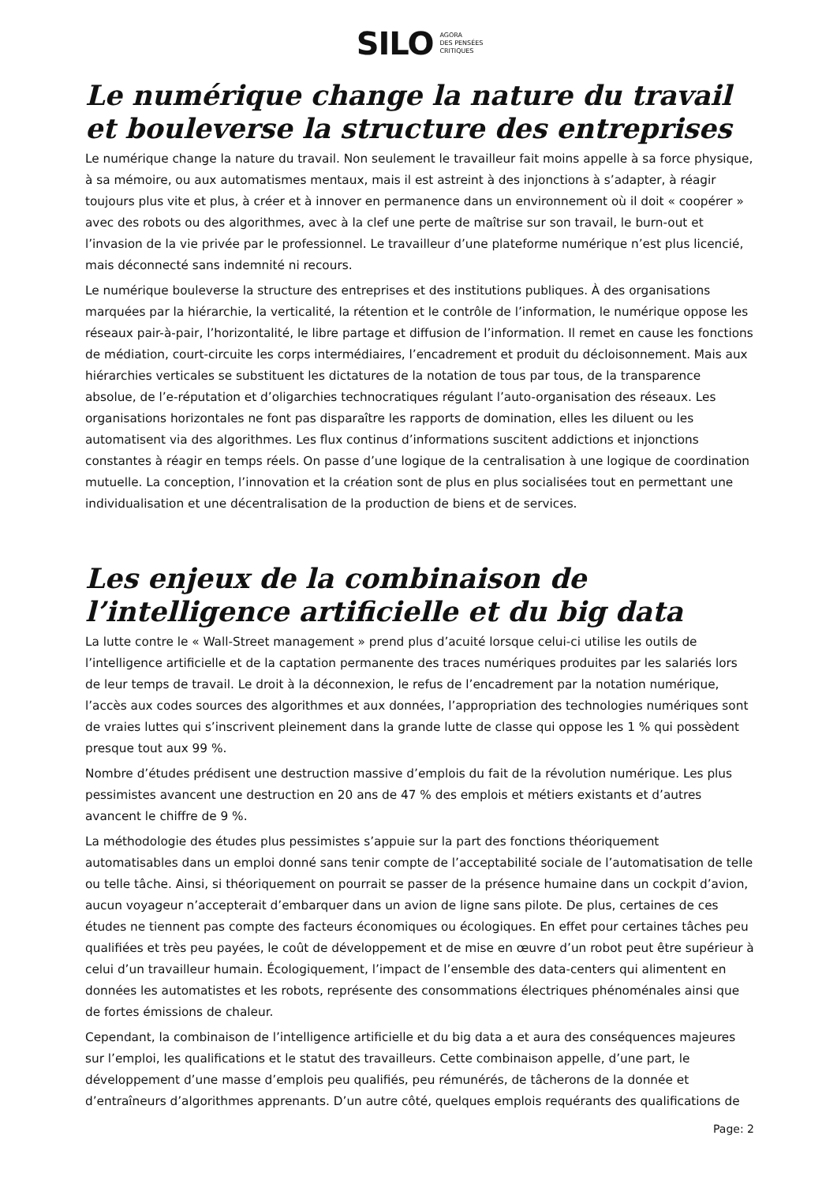SILO AGORA
DES PENSÉES
CRITIQUES
Le numérique change la nature du travail et bouleverse la structure des entreprises
Le numérique change la nature du travail. Non seulement le travailleur fait moins appelle à sa force physique, à sa mémoire, ou aux automatismes mentaux, mais il est astreint à des injonctions à s’adapter, à réagir toujours plus vite et plus, à créer et à innover en permanence dans un environnement où il doit « coopérer » avec des robots ou des algorithmes, avec à la clef une perte de maîtrise sur son travail, le burn-out et l’invasion de la vie privée par le professionnel. Le travailleur d’une plateforme numérique n’est plus licencié, mais déconnecté sans indemnité ni recours.
Le numérique bouleverse la structure des entreprises et des institutions publiques. À des organisations marquées par la hiérarchie, la verticalité, la rétention et le contrôle de l’information, le numérique oppose les réseaux pair-à-pair, l’horizontalité, le libre partage et diffusion de l’information. Il remet en cause les fonctions de médiation, court-circuite les corps intermédiaires, l’encadrement et produit du décloisonnement. Mais aux hiérarchies verticales se substituent les dictatures de la notation de tous par tous, de la transparence absolue, de l’e-réputation et d’oligarchies technocratiques régulant l’auto-organisation des réseaux. Les organisations horizontales ne font pas disparaître les rapports de domination, elles les diluent ou les automatisent via des algorithmes. Les flux continus d’informations suscitent addictions et injonctions constantes à réagir en temps réels. On passe d’une logique de la centralisation à une logique de coordination mutuelle. La conception, l’innovation et la création sont de plus en plus socialisées tout en permettant une individualisation et une décentralisation de la production de biens et de services.
Les enjeux de la combinaison de l’intelligence artificielle et du big data
La lutte contre le « Wall-Street management » prend plus d’acuité lorsque celui-ci utilise les outils de l’intelligence artificielle et de la captation permanente des traces numériques produites par les salariés lors de leur temps de travail. Le droit à la déconnexion, le refus de l’encadrement par la notation numérique, l’accès aux codes sources des algorithmes et aux données, l’appropriation des technologies numériques sont de vraies luttes qui s’inscrivent pleinement dans la grande lutte de classe qui oppose les 1 % qui possèdent presque tout aux 99 %.
Nombre d’études prédisent une destruction massive d’emplois du fait de la révolution numérique. Les plus pessimistes avancent une destruction en 20 ans de 47 % des emplois et métiers existants et d’autres avancent le chiffre de 9 %.
La méthodologie des études plus pessimistes s’appuie sur la part des fonctions théoriquement automatisables dans un emploi donné sans tenir compte de l’acceptabilité sociale de l’automatisation de telle ou telle tâche. Ainsi, si théoriquement on pourrait se passer de la présence humaine dans un cockpit d’avion, aucun voyageur n’accepterait d’embarquer dans un avion de ligne sans pilote. De plus, certaines de ces études ne tiennent pas compte des facteurs économiques ou écologiques. En effet pour certaines tâches peu qualifiées et très peu payées, le coût de développement et de mise en œuvre d’un robot peut être supérieur à celui d’un travailleur humain. Écologiquement, l’impact de l’ensemble des data-centers qui alimentent en données les automatistes et les robots, représente des consommations électriques phénoménales ainsi que de fortes émissions de chaleur.
Cependant, la combinaison de l’intelligence artificielle et du big data a et aura des conséquences majeures sur l’emploi, les qualifications et le statut des travailleurs. Cette combinaison appelle, d’une part, le développement d’une masse d’emplois peu qualifiés, peu rémunérés, de tâcherons de la donnée et d’entraîneurs d’algorithmes apprenants. D’un autre côté, quelques emplois requérants des qualifications de
Page: 2